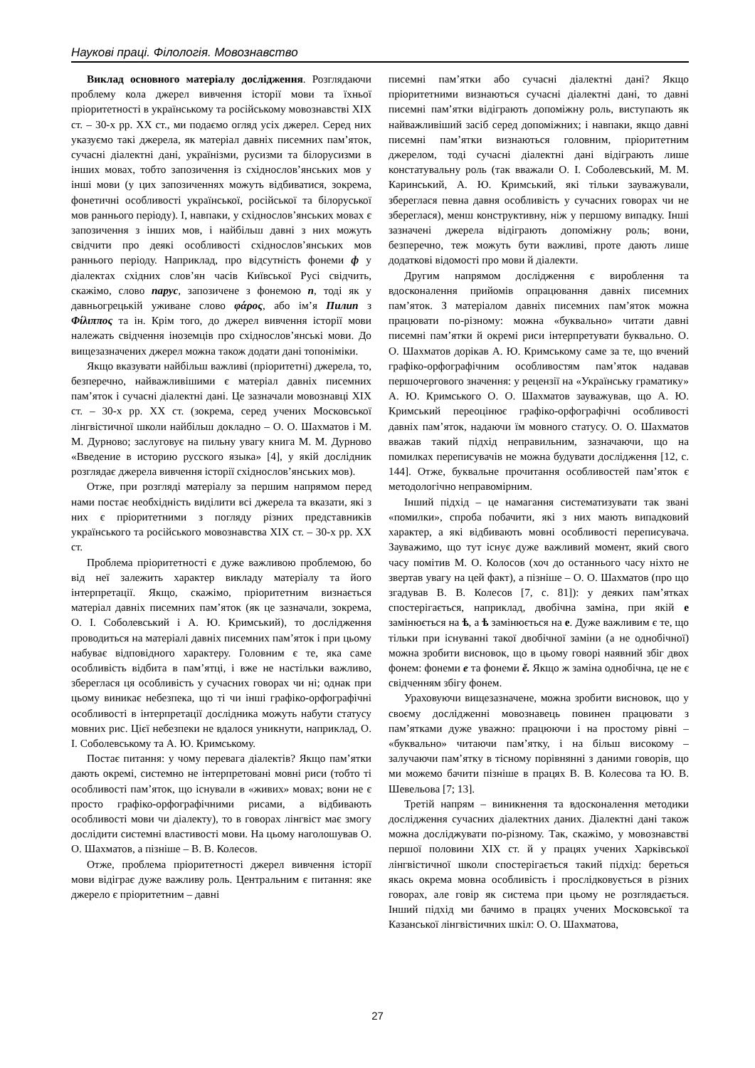Наукові праці. Філологія. Мовознавство
Виклад основного матеріалу дослідження. Розглядаючи проблему кола джерел вивчення історії мови та їхньої пріоритетності в українському та російському мовознавстві ХІХ ст. – 30-х рр. ХХ ст., ми подаємо огляд усіх джерел. Серед них указуємо такі джерела, як матеріал давніх писемних пам’яток, сучасні діалектні дані, українізми, русизми та білорусизми в інших мовах, тобто запозичення із східнослов’янських мов у інші мови (у цих запозиченнях можуть відбиватися, зокрема, фонетичні особливості української, російської та білоруської мов раннього періоду). І, навпаки, у східнослов’янських мовах є запозичення з інших мов, і найбільш давні з них можуть свідчити про деякі особливості східнослов’янських мов раннього періоду. Наприклад, про відсутність фонеми ф у діалектах східних слов’ян часів Київської Русі свідчить, скажімо, слово парус, запозичене з фонемою п, тоді як у давньогрецькій уживане слово φάρος, або ім’я Пилип з Φίλιππος та ін. Крім того, до джерел вивчення історії мови належать свідчення іноземців про східнослов’янські мови. До вищезазначених джерел можна також додати дані топоніміки.
Якщо вказувати найбільш важливі (пріоритетні) джерела, то, безперечно, найважливішими є матеріал давніх писемних пам’яток і сучасні діалектні дані. Це зазначали мовознавці ХІХ ст. – 30-х рр. ХХ ст. (зокрема, серед учених Московської лінгвістичної школи найбільш докладно – О. О. Шахматов і М. М. Дурново; заслуговує на пильну увагу книга М. М. Дурново «Введение в историю русского языка» [4], у якій дослідник розглядає джерела вивчення історії східнослов’янських мов).
Отже, при розгляді матеріалу за першим напрямом перед нами постає необхідність виділити всі джерела та вказати, які з них є пріоритетними з погляду різних представників українського та російського мовознавства ХІХ ст. – 30-х рр. ХХ ст.
Проблема пріоритетності є дуже важливою проблемою, бо від неї залежить характер викладу матеріалу та його інтерпретації. Якщо, скажімо, пріоритетним визнається матеріал давніх писемних пам’яток (як це зазначали, зокрема, О. І. Соболевський і А. Ю. Кримський), то дослідження проводиться на матеріалі давніх писемних пам’яток і при цьому набуває відповідного характеру. Головним є те, яка саме особливість відбита в пам’ятці, і вже не настільки важливо, збереглася ця особливість у сучасних говорах чи ні; однак при цьому виникає небезпека, що ті чи інші графіко-орфографічні особливості в інтерпретації дослідника можуть набути статусу мовних рис. Цієї небезпеки не вдалося уникнути, наприклад, О. І. Соболевському та А. Ю. Кримському.
Постає питання: у чому перевага діалектів? Якщо пам’ятки дають окремі, системно не інтерпретовані мовні риси (тобто ті особливості пам’яток, що існували в «живих» мовах; вони не є просто графіко-орфографічними рисами, а відбивають особливості мови чи діалекту), то в говорах лінгвіст має змогу дослідити системні властивості мови. На цьому наголошував О. О. Шахматов, а пізніше – В. В. Колесов.
Отже, проблема пріоритетності джерел вивчення історії мови відіграє дуже важливу роль. Центральним є питання: яке джерело є пріоритетним – давні
писемні пам’ятки або сучасні діалектні дані? Якщо пріоритетними визнаються сучасні діалектні дані, то давні писемні пам’ятки відіграють допоміжну роль, виступають як найважливіший засіб серед допоміжних; і навпаки, якщо давні писемні пам’ятки визнаються головним, пріоритетним джерелом, тоді сучасні діалектні дані відіграють лише констатувальну роль (так вважали О. І. Соболевський, М. М. Каринський, А. Ю. Кримський, які тільки зауважували, збереглася певна давня особливість у сучасних говорах чи не збереглася), менш конструктивну, ніж у першому випадку. Інші зазначені джерела відіграють допоміжну роль; вони, безперечно, теж можуть бути важливі, проте дають лише додаткові відомості про мови й діалекти.
Другим напрямом дослідження є вироблення та вдосконалення прийомів опрацювання давніх писемних пам’яток. З матеріалом давніх писемних пам’яток можна працювати по-різному: можна «буквально» читати давні писемні пам’ятки й окремі риси інтерпретувати буквально. О. О. Шахматов дорікав А. Ю. Кримському саме за те, що вчений графіко-орфографічним особливостям пам’яток надавав першочергового значення: у рецензії на «Українську граматику» А. Ю. Кримського О. О. Шахматов зауважував, що А. Ю. Кримський переоцінює графіко-орфографічні особливості давніх пам’яток, надаючи їм мовного статусу. О. О. Шахматов вважав такий підхід неправильним, зазначаючи, що на помилках переписувачів не можна будувати дослідження [12, с. 144]. Отже, буквальне прочитання особливостей пам’яток є методологічно неправомірним.
Інший підхід – це намагання систематизувати так звані «помилки», спроба побачити, які з них мають випадковий характер, а які відбивають мовні особливості переписувача. Зауважимо, що тут існує дуже важливий момент, який свого часу помітив М. О. Колосов (хоч до останнього часу ніхто не звертав увагу на цей факт), а пізніше – О. О. Шахматов (про що згадував В. В. Колесов [7, с. 81]): у деяких пам’ятках спостерігається, наприклад, двобічна заміна, при якій е замінюється на ѣ, а ѣ замінюється на е. Дуже важливим є те, що тільки при існуванні такої двобічної заміни (а не однобічної) можна зробити висновок, що в цьому говорі наявний збіг двох фонем: фонеми е та фонеми ě. Якщо ж заміна однобічна, це не є свідченням збігу фонем.
Ураховуючи вищезазначене, можна зробити висновок, що у своєму дослідженні мовознавець повинен працювати з пам’ятками дуже уважно: працюючи і на простому рівні – «буквально» читаючи пам’ятку, і на більш високому – залучаючи пам’ятку в тісному порівнянні з даними говорів, що ми можемо бачити пізніше в працях В. В. Колесова та Ю. В. Шевельова [7; 13].
Третій напрям – виникнення та вдосконалення методики дослідження сучасних діалектних даних. Діалектні дані також можна досліджувати по-різному. Так, скажімо, у мовознавстві першої половини ХІХ ст. й у працях учених Харківської лінгвістичної школи спостерігається такий підхід: береться якась окрема мовна особливість і прослідковується в різних говорах, але говір як система при цьому не розглядається. Інший підхід ми бачимо в працях учених Московської та Казанської лінгвістичних шкіл: О. О. Шахматова,
27